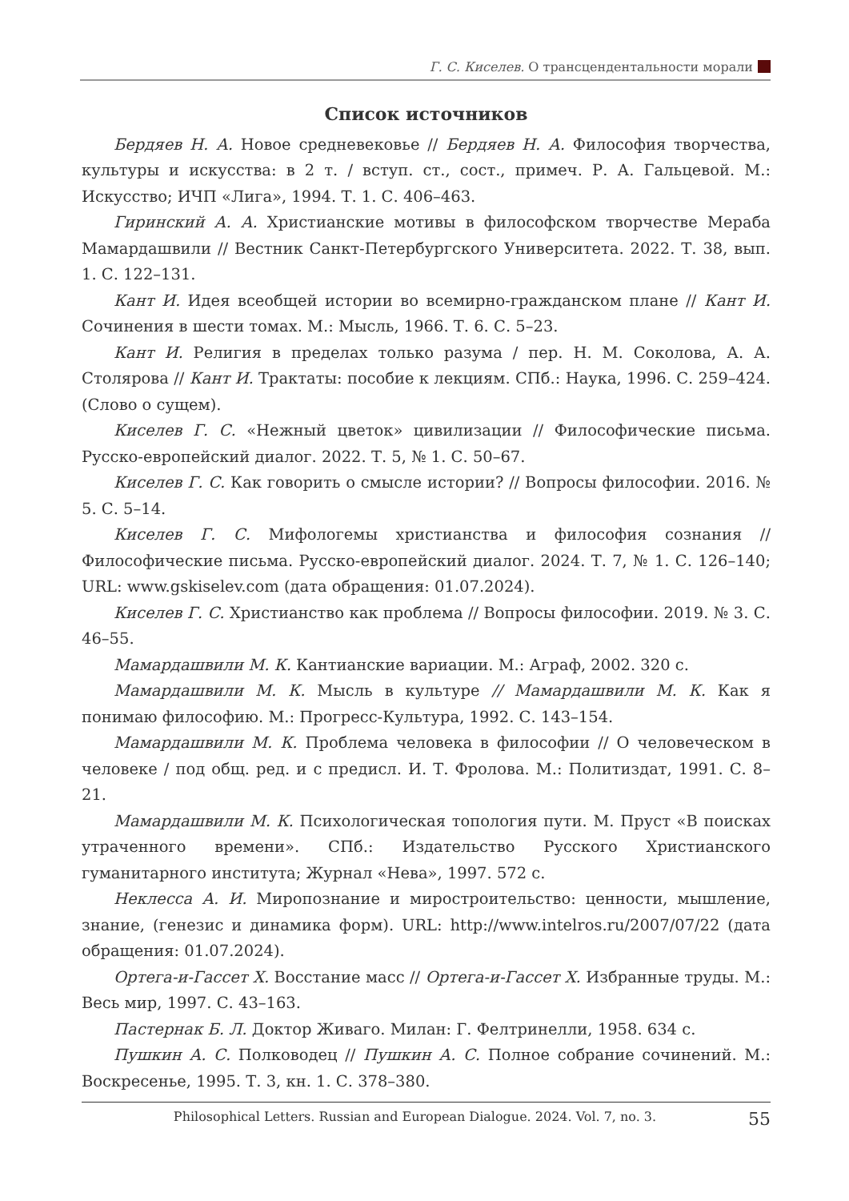Г. С. Киселев. О трансцендентальности морали
Список источников
Бердяев Н. А. Новое средневековье // Бердяев Н. А. Философия творчества, культуры и искусства: в 2 т. / вступ. ст., сост., примеч. Р. А. Гальцевой. М.: Искусство; ИЧП «Лига», 1994. Т. 1. С. 406–463.
Гиринский А. А. Христианские мотивы в философском творчестве Мераба Мамардашвили // Вестник Санкт-Петербургского Университета. 2022. Т. 38, вып. 1. С. 122–131.
Кант И. Идея всеобщей истории во всемирно-гражданском плане // Кант И. Сочинения в шести томах. М.: Мысль, 1966. Т. 6. С. 5–23.
Кант И. Религия в пределах только разума / пер. Н. М. Соколова, А. А. Столярова // Кант И. Трактаты: пособие к лекциям. СПб.: Наука, 1996. С. 259–424. (Слово о сущем).
Киселев Г. С. «Нежный цветок» цивилизации // Философические письма. Русско-европейский диалог. 2022. Т. 5, № 1. С. 50–67.
Киселев Г. С. Как говорить о смысле истории? // Вопросы философии. 2016. № 5. С. 5–14.
Киселев Г. С. Мифологемы христианства и философия сознания // Философические письма. Русско-европейский диалог. 2024. Т. 7, № 1. С. 126–140; URL: www.gskiselev.com (дата обращения: 01.07.2024).
Киселев Г. С. Христианство как проблема // Вопросы философии. 2019. № 3. С. 46–55.
Мамардашвили М. К. Кантианские вариации. М.: Аграф, 2002. 320 с.
Мамардашвили М. К. Мысль в культуре // Мамардашвили М. К. Как я понимаю философию. М.: Прогресс-Культура, 1992. С. 143–154.
Мамардашвили М. К. Проблема человека в философии // О человеческом в человеке / под общ. ред. и с предисл. И. Т. Фролова. М.: Политиздат, 1991. С. 8–21.
Мамардашвили М. К. Психологическая топология пути. М. Пруст «В поисках утраченного времени». СПб.: Издательство Русского Христианского гуманитарного института; Журнал «Нева», 1997. 572 с.
Неклесса А. И. Миропознание и миростроительство: ценности, мышление, знание, (генезис и динамика форм). URL: http://www.intelros.ru/2007/07/22 (дата обращения: 01.07.2024).
Ортега-и-Гассет Х. Восстание масс // Ортега-и-Гассет Х. Избранные труды. М.: Весь мир, 1997. С. 43–163.
Пастернак Б. Л. Доктор Живаго. Милан: Г. Фелтринелли, 1958. 634 с.
Пушкин А. С. Полководец // Пушкин А. С. Полное собрание сочинений. М.: Воскресенье, 1995. Т. 3, кн. 1. С. 378–380.
Philosophical Letters. Russian and European Dialogue. 2024. Vol. 7, no. 3. 55